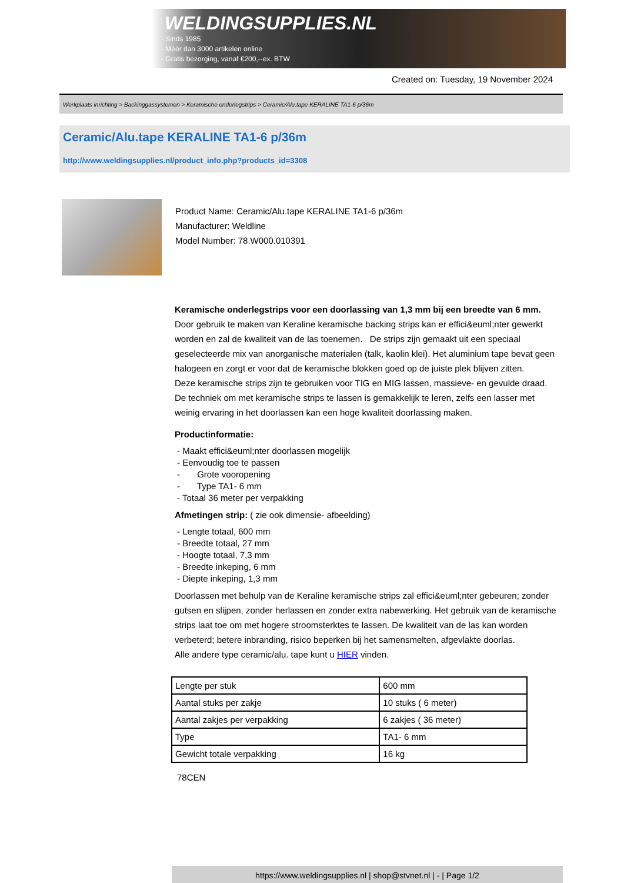WELDINGSUPPLIES.NL
- Sinds 1985
- Méér dan 3000 artikelen online
- Gratis bezorging, vanaf €200,--ex. BTW
Created on: Tuesday, 19 November 2024
Werkplaats inrichting > Backinggassystemen > Keramische onderlegstrips > Ceramic/Alu.tape KERALINE TA1-6 p/36m
Ceramic/Alu.tape KERALINE TA1-6 p/36m
http://www.weldingsupplies.nl/product_info.php?products_id=3308
Product Name: Ceramic/Alu.tape KERALINE TA1-6 p/36m
Manufacturer: Weldline
Model Number: 78.W000.010391
Keramische onderlegstrips voor een doorlassing van 1,3 mm bij een breedte van 6 mm. Door gebruik te maken van Keraline keramische backing strips kan er effici&euml;nter gewerkt worden en zal de kwaliteit van de las toenemen. De strips zijn gemaakt uit een speciaal geselecteerde mix van anorganische materialen (talk, kaolin klei). Het aluminium tape bevat geen halogeen en zorgt er voor dat de keramische blokken goed op de juiste plek blijven zitten.
Deze keramische strips zijn te gebruiken voor TIG en MIG lassen, massieve- en gevulde draad. De techniek om met keramische strips te lassen is gemakkelijk te leren, zelfs een lasser met weinig ervaring in het doorlassen kan een hoge kwaliteit doorlassing maken.
Productinformatie:
- Maakt effici&euml;nter doorlassen mogelijk
- Eenvoudig toe te passen
- Grote vooropening
- Type TA1- 6 mm
- Totaal 36 meter per verpakking
Afmetingen strip: ( zie ook dimensie- afbeelding)
- Lengte totaal, 600 mm
- Breedte totaal, 27 mm
- Hoogte totaal, 7,3 mm
- Breedte inkeping, 6 mm
- Diepte inkeping, 1,3 mm
Doorlassen met behulp van de Keraline keramische strips zal effici&euml;nter gebeuren; zonder gutsen en slijpen, zonder herlassen en zonder extra nabewerking. Het gebruik van de keramische strips laat toe om met hogere stroomsterktes te lassen. De kwaliteit van de las kan worden verbeterd; betere inbranding, risico beperken bij het samensmelten, afgevlakte doorlas.
Alle andere type ceramic/alu. tape kunt u HIER vinden.
| Lengte per stuk | 600 mm |
| Aantal stuks per zakje | 10 stuks ( 6 meter) |
| Aantal zakjes per verpakking | 6 zakjes ( 36 meter) |
| Type | TA1- 6 mm |
| Gewicht totale verpakking | 16 kg |
78CEN
https://www.weldingsupplies.nl | shop@stvnet.nl | - | Page 1/2